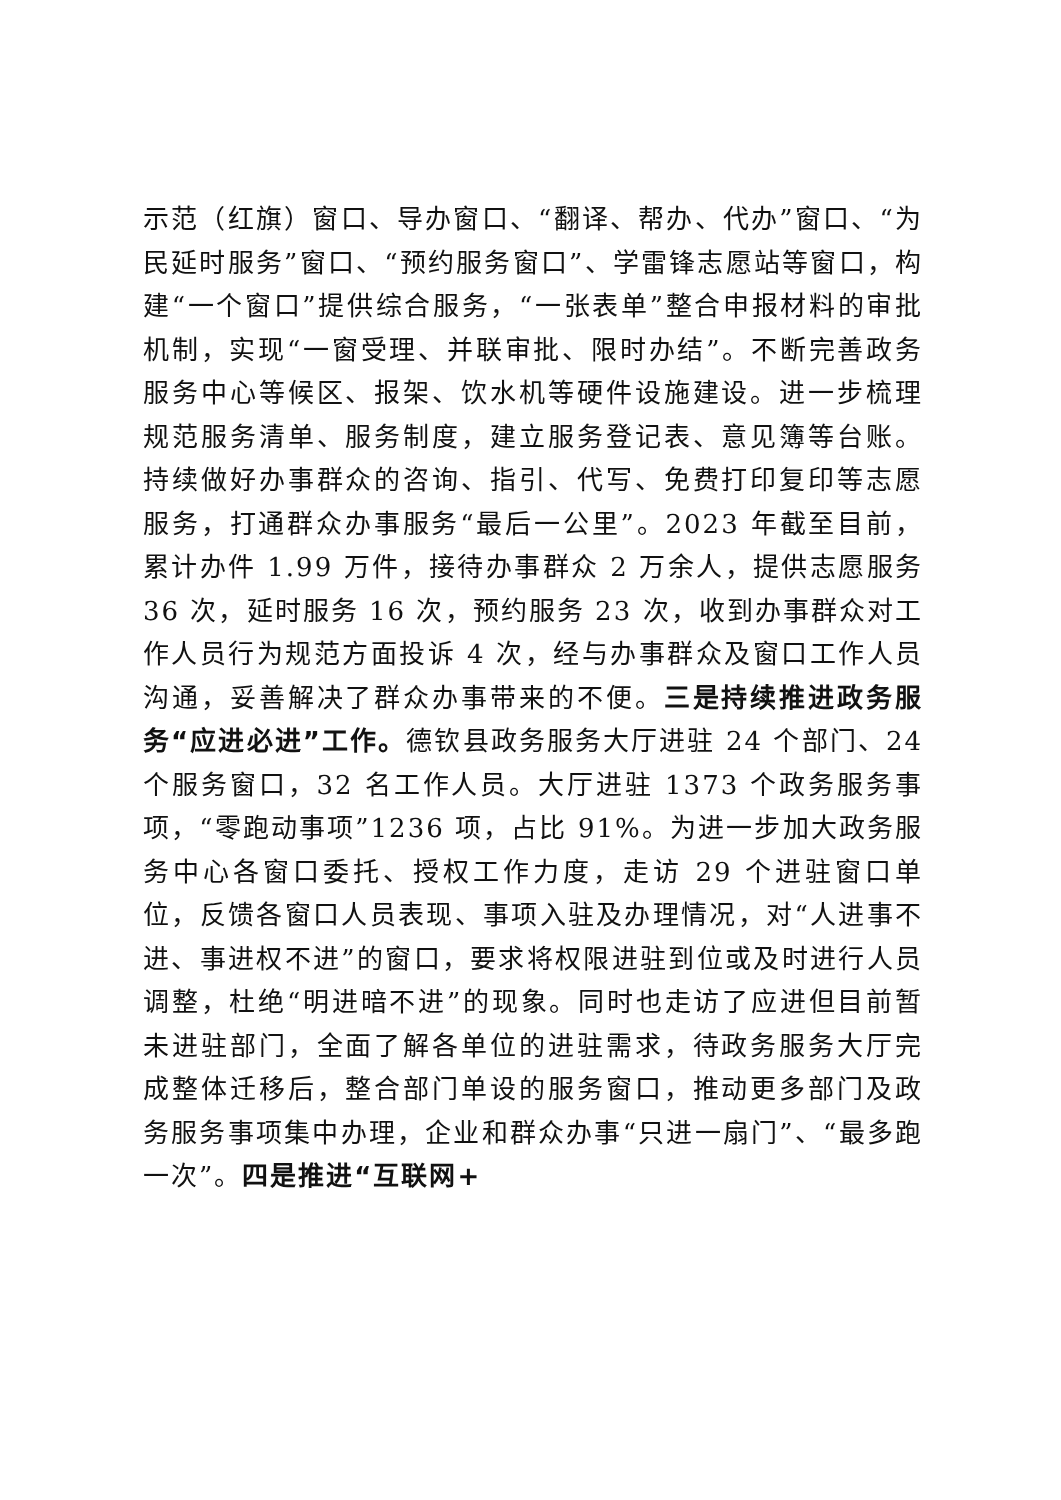示范（红旗）窗口、导办窗口、“翻译、帮办、代办”窗口、“为民延时服务”窗口、“预约服务窗口”、学雷锋志愿站等窗口，构建“一个窗口”提供综合服务，“一张表单”整合申报材料的审批机制，实现“一窗受理、并联审批、限时办结”。不断完善政务服务中心等候区、报架、饮水机等硬件设施建设。进一步梳理规范服务清单、服务制度，建立服务登记表、意见簿等台账。持续做好办事群众的咨询、指引、代写、免费打印复印等志愿服务，打通群众办事服务“最后一公里”。2023 年截至目前，累计办件 1.99 万件，接待办事群众 2 万余人，提供志愿服务 36 次，延时服务 16 次，预约服务 23 次，收到办事群众对工作人员行为规范方面投诉 4 次，经与办事群众及窗口工作人员沟通，妥善解决了群众办事带来的不便。三是持续推进政务服务“应进必进”工作。德钦县政务服务大厅进驻 24 个部门、24 个服务窗口，32 名工作人员。大厅进驻 1373 个政务服务事项，“零跑动事项”1236 项，占比 91%。为进一步加大政务服务中心各窗口委托、授权工作力度，走访 29 个进驻窗口单位，反馈各窗口人员表现、事项入驻及办理情况，对“人进事不进、事进权不进”的窗口，要求将权限进驻到位或及时进行人员调整，杜绝“明进暗不进”的现象。同时也走访了应进但目前暂未进驻部门，全面了解各单位的进驻需求，待政务服务大厅完成整体迁移后，整合部门单设的服务窗口，推动更多部门及政务服务事项集中办理，企业和群众办事“只进一扇门”、“最多跑一次”。四是推进“互联网+